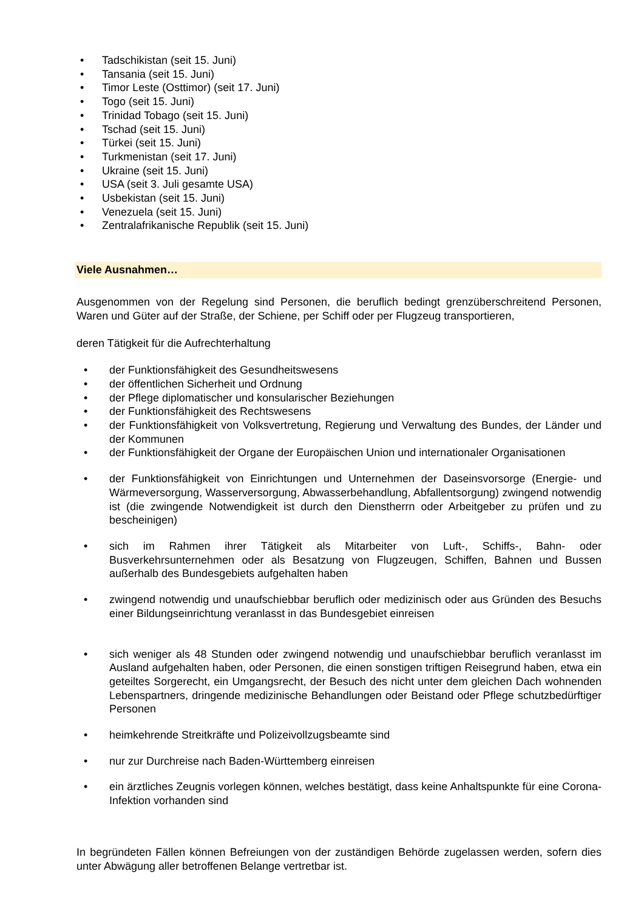• Tadschikistan (seit 15. Juni)
• Tansania (seit 15. Juni)
• Timor Leste (Osttimor) (seit 17. Juni)
• Togo (seit 15. Juni)
• Trinidad Tobago (seit 15. Juni)
• Tschad (seit 15. Juni)
• Türkei (seit 15. Juni)
• Turkmenistan (seit 17. Juni)
• Ukraine (seit 15. Juni)
• USA (seit 3. Juli gesamte USA)
• Usbekistan (seit 15. Juni)
• Venezuela (seit 15. Juni)
• Zentralafrikanische Republik (seit 15. Juni)
Viele Ausnahmen…
Ausgenommen von der Regelung sind Personen, die beruflich bedingt grenzüberschreitend Personen, Waren und Güter auf der Straße, der Schiene, per Schiff oder per Flugzeug transportieren,
deren Tätigkeit für die Aufrechterhaltung
• der Funktionsfähigkeit des Gesundheitswesens
• der öffentlichen Sicherheit und Ordnung
• der Pflege diplomatischer und konsularischer Beziehungen
• der Funktionsfähigkeit des Rechtswesens
•
der Funktionsfähigkeit von Volksvertretung, Regierung und Verwaltung des Bundes, der Länder und der Kommunen
•
der Funktionsfähigkeit der Organe der Europäischen Union und internationaler Organisationen
•
der Funktionsfähigkeit von Einrichtungen und Unternehmen der Daseinsvorsorge (Energie- und Wärmeversorgung, Wasserversorgung, Abwasserbehandlung, Abfallentsorgung) zwingend notwendig ist (die zwingende Notwendigkeit ist durch den Dienstherrn oder Arbeitgeber zu prüfen und zu bescheinigen)
•
sich im Rahmen ihrer Tätigkeit als Mitarbeiter von Luft-, Schiffs-, Bahn- oder Busverkehrsunternehmen oder als Besatzung von Flugzeugen, Schiffen, Bahnen und Bussen außerhalb des Bundesgebiets aufgehalten haben
•
zwingend notwendig und unaufschiebbar beruflich oder medizinisch oder aus Gründen des Besuchs einer Bildungseinrichtung veranlasst in das Bundesgebiet einreisen
•
sich weniger als 48 Stunden oder zwingend notwendig und unaufschiebbar beruflich veranlasst im Ausland aufgehalten haben, oder Personen, die einen sonstigen triftigen Reisegrund haben, etwa ein geteiltes Sorgerecht, ein Umgangsrecht, der Besuch des nicht unter dem gleichen Dach wohnenden Lebenspartners, dringende medizinische Behandlungen oder Beistand oder Pflege schutzbedürftiger Personen
• heimkehrende Streitkräfte und Polizeivollzugsbeamte sind
• nur zur Durchreise nach Baden-Württemberg einreisen
•
ein ärztliches Zeugnis vorlegen können, welches bestätigt, dass keine Anhaltspunkte für eine Corona-Infektion vorhanden sind
In begründeten Fällen können Befreiungen von der zuständigen Behörde zugelassen werden, sofern dies unter Abwägung aller betroffenen Belange vertretbar ist.